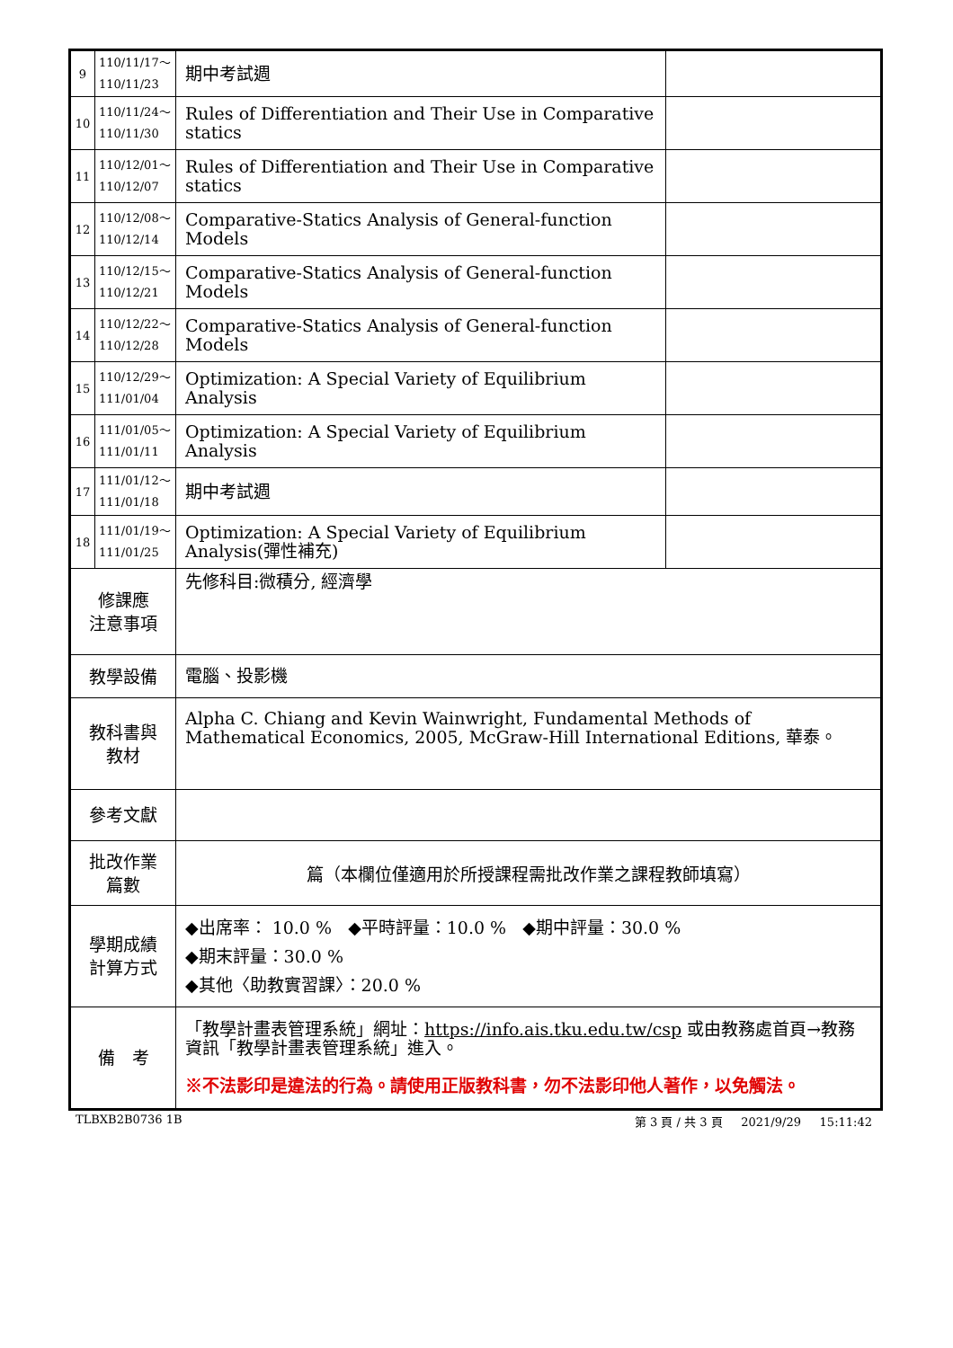| 9 | 110/11/17～ 110/11/23 | 期中考試週 | |
| 10 | 110/11/24～ 110/11/30 | Rules of Differentiation and Their Use in Comparative statics | |
| 11 | 110/12/01～ 110/12/07 | Rules of Differentiation and Their Use in Comparative statics | |
| 12 | 110/12/08～ 110/12/14 | Comparative-Statics Analysis of General-function Models | |
| 13 | 110/12/15～ 110/12/21 | Comparative-Statics Analysis of General-function Models | |
| 14 | 110/12/22～ 110/12/28 | Comparative-Statics Analysis of General-function Models | |
| 15 | 110/12/29～ 111/01/04 | Optimization: A Special Variety of Equilibrium Analysis | |
| 16 | 111/01/05～ 111/01/11 | Optimization: A Special Variety of Equilibrium Analysis | |
| 17 | 111/01/12～ 111/01/18 | 期中考試週 | |
| 18 | 111/01/19～ 111/01/25 | Optimization: A Special Variety of Equilibrium Analysis(彈性補充) | |
| 修課應 注意事項 | | 先修科目:微積分, 經濟學 | |
| 教學設備 | | 電腦、投影機 | |
| 教科書與 教材 | | Alpha C. Chiang and Kevin Wainwright, Fundamental Methods of Mathematical Economics, 2005, McGraw-Hill International Editions, 華泰。 | |
| 參考文獻 | | | |
| 批改作業 篇數 | | 篇（本欄位僅適用於所授課程需批改作業之課程教師填寫） | |
| 學期成績 計算方式 | | ◆出席率： 10.0 % ◆平時評量：10.0 % ◆期中評量：30.0 % ◆期末評量：30.0 % ◆其他〈助教實習課〉：20.0 % | |
| 備 考 | | 「教學計畫表管理系統」網址： https://info.ais.tku.edu.tw/csp 或由教務處首頁→教務資訊「教學計畫表管理系統」進入。 ※不法影印是違法的行為。請使用正版教科書，勿不法影印他人著作，以免觸法。 | |
TLBXB2B0736 1B 第 3 頁 / 共 3 頁 2021/9/29 15:11:42